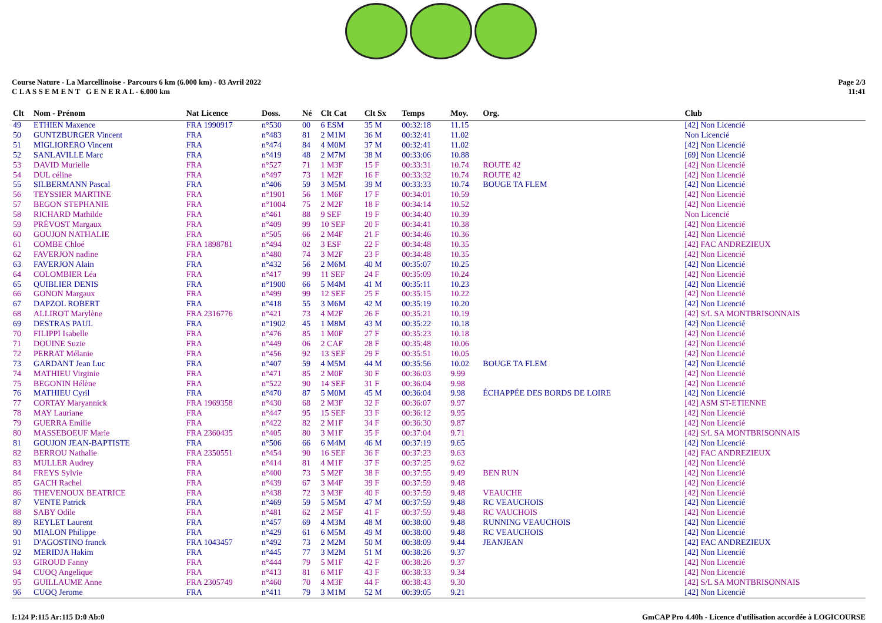Course Nature - La Marcellinoise - Parcours 6 km (6.000 km) - 03 Avril 2022
C L A S S E M E N T G E N E R A L - 6.000 km
Page 2/3
11:41
| Clt | Nom - Prénom | Nat Licence | Doss. | Né | Clt Cat | Clt Sx | Temps | Moy. | Org. | Club |
| --- | --- | --- | --- | --- | --- | --- | --- | --- | --- | --- |
| 49 | ETHIEN Maxence | FRA 1990917 | n°530 | 00 | 6 ESM | 35 M | 00:32:18 | 11.15 | | [42] Non Licencié |
| 50 | GUNTZBURGER Vincent | FRA | n°483 | 81 | 2 M1M | 36 M | 00:32:41 | 11.02 | | Non Licencié |
| 51 | MIGLIORERO Vincent | FRA | n°474 | 84 | 4 M0M | 37 M | 00:32:41 | 11.02 | | [42] Non Licencié |
| 52 | SANLAVILLE Marc | FRA | n°419 | 48 | 2 M7M | 38 M | 00:33:06 | 10.88 | | [69] Non Licencié |
| 53 | DAVID Murielle | FRA | n°527 | 71 | 1 M3F | 15 F | 00:33:31 | 10.74 | ROUTE 42 | [42] Non Licencié |
| 54 | DUL céline | FRA | n°497 | 73 | 1 M2F | 16 F | 00:33:32 | 10.74 | ROUTE 42 | [42] Non Licencié |
| 55 | SILBERMANN Pascal | FRA | n°406 | 59 | 3 M5M | 39 M | 00:33:33 | 10.74 | BOUGE TA FLEM | [42] Non Licencié |
| 56 | TEYSSIER MARTINE | FRA | n°1901 | 56 | 1 M6F | 17 F | 00:34:01 | 10.59 | | [42] Non Licencié |
| 57 | BEGON STEPHANIE | FRA | n°1004 | 75 | 2 M2F | 18 F | 00:34:14 | 10.52 | | [42] Non Licencié |
| 58 | RICHARD Mathilde | FRA | n°461 | 88 | 9 SEF | 19 F | 00:34:40 | 10.39 | | Non Licencié |
| 59 | PRÉVOST Margaux | FRA | n°409 | 99 | 10 SEF | 20 F | 00:34:41 | 10.38 | | [42] Non Licencié |
| 60 | GOUJON NATHALIE | FRA | n°505 | 66 | 2 M4F | 21 F | 00:34:46 | 10.36 | | [42] Non Licencié |
| 61 | COMBE Chloé | FRA 1898781 | n°494 | 02 | 3 ESF | 22 F | 00:34:48 | 10.35 | | [42] FAC ANDREZIEUX |
| 62 | FAVERJON nadine | FRA | n°480 | 74 | 3 M2F | 23 F | 00:34:48 | 10.35 | | [42] Non Licencié |
| 63 | FAVERJON Alain | FRA | n°432 | 56 | 2 M6M | 40 M | 00:35:07 | 10.25 | | [42] Non Licencié |
| 64 | COLOMBIER Léa | FRA | n°417 | 99 | 11 SEF | 24 F | 00:35:09 | 10.24 | | [42] Non Licencié |
| 65 | QUIBLIER DENIS | FRA | n°1900 | 66 | 5 M4M | 41 M | 00:35:11 | 10.23 | | [42] Non Licencié |
| 66 | GONON Margaux | FRA | n°499 | 99 | 12 SEF | 25 F | 00:35:15 | 10.22 | | [42] Non Licencié |
| 67 | DAPZOL ROBERT | FRA | n°418 | 55 | 3 M6M | 42 M | 00:35:19 | 10.20 | | [42] Non Licencié |
| 68 | ALLIROT Marylène | FRA 2316776 | n°421 | 73 | 4 M2F | 26 F | 00:35:21 | 10.19 | | [42] S/L SA MONTBRISONNAIS |
| 69 | DESTRAS PAUL | FRA | n°1902 | 45 | 1 M8M | 43 M | 00:35:22 | 10.18 | | [42] Non Licencié |
| 70 | FILIPPI Isabelle | FRA | n°476 | 85 | 1 M0F | 27 F | 00:35:23 | 10.18 | | [42] Non Licencié |
| 71 | DOUINE Suzie | FRA | n°449 | 06 | 2 CAF | 28 F | 00:35:48 | 10.06 | | [42] Non Licencié |
| 72 | PERRAT Mélanie | FRA | n°456 | 92 | 13 SEF | 29 F | 00:35:51 | 10.05 | | [42] Non Licencié |
| 73 | GARDANT Jean Luc | FRA | n°407 | 59 | 4 M5M | 44 M | 00:35:56 | 10.02 | BOUGE TA FLEM | [42] Non Licencié |
| 74 | MATHIEU Virginie | FRA | n°471 | 85 | 2 M0F | 30 F | 00:36:03 | 9.99 | | [42] Non Licencié |
| 75 | BEGONIN Hélène | FRA | n°522 | 90 | 14 SEF | 31 F | 00:36:04 | 9.98 | | [42] Non Licencié |
| 76 | MATHIEU Cyril | FRA | n°470 | 87 | 5 M0M | 45 M | 00:36:04 | 9.98 | ÉCHAPPÉE DES BORDS DE LOIRE | [42] Non Licencié |
| 77 | CORTAY Maryannick | FRA 1969358 | n°430 | 68 | 2 M3F | 32 F | 00:36:07 | 9.97 | | [42] ASM ST-ETIENNE |
| 78 | MAY Lauriane | FRA | n°447 | 95 | 15 SEF | 33 F | 00:36:12 | 9.95 | | [42] Non Licencié |
| 79 | GUERRA Emilie | FRA | n°422 | 82 | 2 M1F | 34 F | 00:36:30 | 9.87 | | [42] Non Licencié |
| 80 | MASSEBOEUF Marie | FRA 2360435 | n°405 | 80 | 3 M1F | 35 F | 00:37:04 | 9.71 | | [42] S/L SA MONTBRISONNAIS |
| 81 | GOUJON JEAN-BAPTISTE | FRA | n°506 | 66 | 6 M4M | 46 M | 00:37:19 | 9.65 | | [42] Non Licencié |
| 82 | BERROU Nathalie | FRA 2350551 | n°454 | 90 | 16 SEF | 36 F | 00:37:23 | 9.63 | | [42] FAC ANDREZIEUX |
| 83 | MULLER Audrey | FRA | n°414 | 81 | 4 M1F | 37 F | 00:37:25 | 9.62 | | [42] Non Licencié |
| 84 | FREYS Sylvie | FRA | n°400 | 73 | 5 M2F | 38 F | 00:37:55 | 9.49 | BEN RUN | [42] Non Licencié |
| 85 | GACH Rachel | FRA | n°439 | 67 | 3 M4F | 39 F | 00:37:59 | 9.48 | | [42] Non Licencié |
| 86 | THEVENOUX BEATRICE | FRA | n°438 | 72 | 3 M3F | 40 F | 00:37:59 | 9.48 | VEAUCHE | [42] Non Licencié |
| 87 | VENTE Patrick | FRA | n°469 | 59 | 5 M5M | 47 M | 00:37:59 | 9.48 | RC VEAUCHOIS | [42] Non Licencié |
| 88 | SABY Odile | FRA | n°481 | 62 | 2 M5F | 41 F | 00:37:59 | 9.48 | RC VAUCHOIS | [42] Non Licencié |
| 89 | REYLET Laurent | FRA | n°457 | 69 | 4 M3M | 48 M | 00:38:00 | 9.48 | RUNNING VEAUCHOIS | [42] Non Licencié |
| 90 | MIALON Philippe | FRA | n°429 | 61 | 6 M5M | 49 M | 00:38:00 | 9.48 | RC VEAUCHOIS | [42] Non Licencié |
| 91 | D'AGOSTINO franck | FRA 1043457 | n°492 | 73 | 2 M2M | 50 M | 00:38:09 | 9.44 | JEANJEAN | [42] FAC ANDREZIEUX |
| 92 | MERIDJA Hakim | FRA | n°445 | 77 | 3 M2M | 51 M | 00:38:26 | 9.37 | | [42] Non Licencié |
| 93 | GIROUD Fanny | FRA | n°444 | 79 | 5 M1F | 42 F | 00:38:26 | 9.37 | | [42] Non Licencié |
| 94 | CUOQ Angelique | FRA | n°413 | 81 | 6 M1F | 43 F | 00:38:33 | 9.34 | | [42] Non Licencié |
| 95 | GUILLAUME Anne | FRA 2305749 | n°460 | 70 | 4 M3F | 44 F | 00:38:43 | 9.30 | | [42] S/L SA MONTBRISONNAIS |
| 96 | CUOQ Jerome | FRA | n°411 | 79 | 3 M1M | 52 M | 00:39:05 | 9.21 | | [42] Non Licencié |
I:124 P:115 Ar:115 D:0 Ab:0 GmCAP Pro 4.40h - Licence d'utilisation accordée à LOGICOURSE